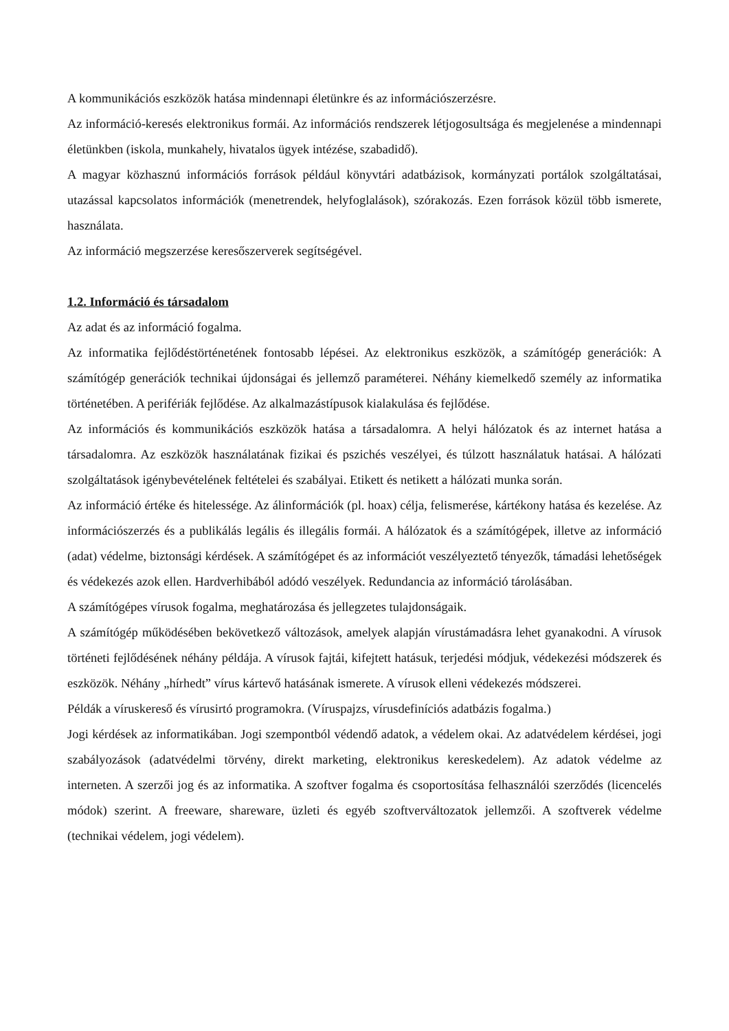A kommunikációs eszközök hatása mindennapi életünkre és az információszerzésre.
Az információ-keresés elektronikus formái. Az információs rendszerek létjogosultsága és megjelenése a mindennapi életünkben (iskola, munkahely, hivatalos ügyek intézése, szabadidő).
A magyar közhasznú információs források például könyvtári adatbázisok, kormányzati portálok szolgáltatásai, utazással kapcsolatos információk (menetrendek, helyfoglalások), szórakozás. Ezen források közül több ismerete, használata.
Az információ megszerzése keresőszerverek segítségével.
1.2. Információ és társadalom
Az adat és az információ fogalma.
Az informatika fejlődéstörténetének fontosabb lépései. Az elektronikus eszközök, a számítógép generációk: A számítógép generációk technikai újdonságai és jellemző paraméterei. Néhány kiemelkedő személy az informatika történetében. A perifériák fejlődése. Az alkalmazástípusok kialakulása és fejlődése.
Az információs és kommunikációs eszközök hatása a társadalomra. A helyi hálózatok és az internet hatása a társadalomra. Az eszközök használatának fizikai és pszichés veszélyei, és túlzott használatuk hatásai. A hálózati szolgáltatások igénybevételének feltételei és szabályai. Etikett és netikett a hálózati munka során.
Az információ értéke és hitelessége. Az álinformációk (pl. hoax) célja, felismerése, kártékony hatása és kezelése. Az információszerzés és a publikálás legális és illegális formái. A hálózatok és a számítógépek, illetve az információ (adat) védelme, biztonsági kérdések. A számítógépet és az információt veszélyeztető tényezők, támadási lehetőségek és védekezés azok ellen. Hardverhibából adódó veszélyek. Redundancia az információ tárolásában.
A számítógépes vírusok fogalma, meghatározása és jellegzetes tulajdonságaik.
A számítógép működésében bekövetkező változások, amelyek alapján vírustámadásra lehet gyanakodni. A vírusok történeti fejlődésének néhány példája. A vírusok fajtái, kifejtett hatásuk, terjedési módjuk, védekezési módszerek és eszközök. Néhány „hírhedt” vírus kártevő hatásának ismerete. A vírusok elleni védekezés módszerei.
Példák a víruskereső és vírusirtó programokra. (Víruspajzs, vírusdefiníciós adatbázis fogalma.)
Jogi kérdések az informatikában. Jogi szempontból védendő adatok, a védelem okai. Az adatvédelem kérdései, jogi szabályozások (adatvédelmi törvény, direkt marketing, elektronikus kereskedelem). Az adatok védelme az interneten. A szerzői jog és az informatika. A szoftver fogalma és csoportosítása felhasználói szerződés (licencelés módok) szerint. A freeware, shareware, üzleti és egyéb szoftverváltozatok jellemzői. A szoftverek védelme (technikai védelem, jogi védelem).